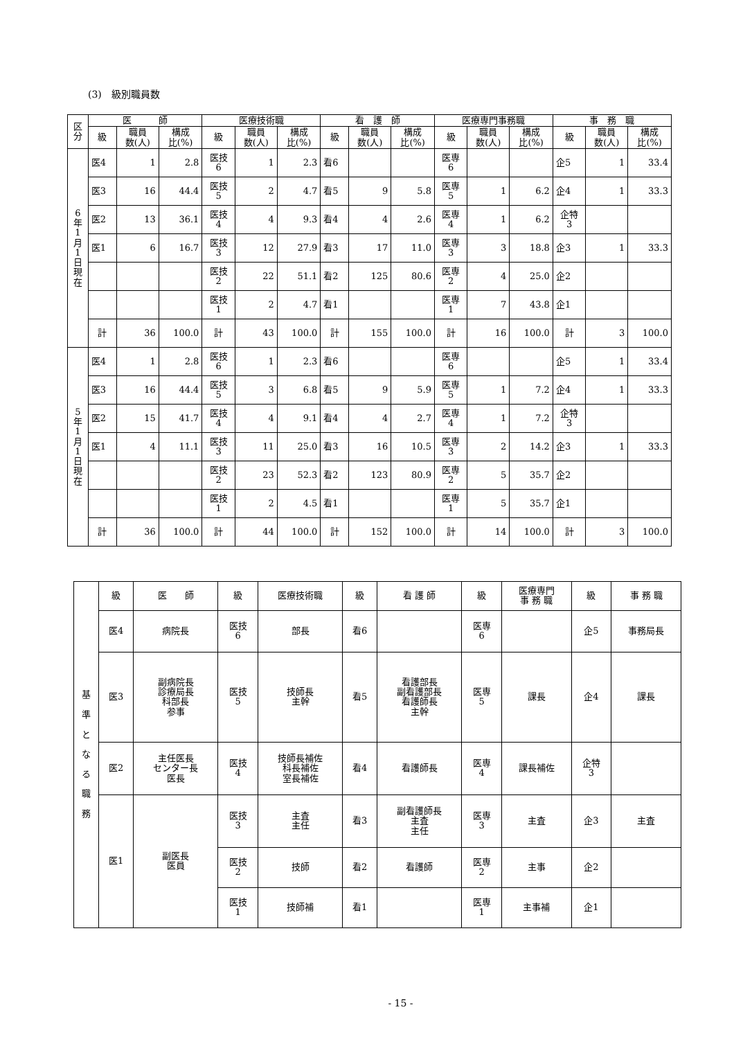(3)　級別職員数
| 区 分 | 医 師 | | | 医療技術職 | | | 看 護 師 | | | 医療専門事務職 | | | 事 務 職 | | |
| --- | --- | --- | --- | --- | --- | --- | --- | --- | --- | --- | --- | --- | --- | --- | --- |
| | 級 | 職員 数(人) | 構成 比(%) | 級 | 職員 数(人) | 構成 比(%) | 級 | 職員 数(人) | 構成 比(%) | 級 | 職員 数(人) | 構成 比(%) | 級 | 職員 数(人) | 構成 比(%) |
| 6 年 1 月 1 日 現 在 | 医4 | 1 | 2.8 | 医技 6 | 1 | 2.3 | 看6 | | | 医専 6 | | | 企5 | 1 | 33.4 |
| | 医3 | 16 | 44.4 | 医技 5 | 2 | 4.7 | 看5 | 9 | 5.8 | 医専 5 | 1 | 6.2 | 企4 | 1 | 33.3 |
| | 医2 | 13 | 36.1 | 医技 4 | 4 | 9.3 | 看4 | 4 | 2.6 | 医専 4 | 1 | 6.2 | 企特 3 | | |
| | 医1 | 6 | 16.7 | 医技 3 | 12 | 27.9 | 看3 | 17 | 11.0 | 医専 3 | 3 | 18.8 | 企3 | 1 | 33.3 |
| | | | | 医技 2 | 22 | 51.1 | 看2 | 125 | 80.6 | 医専 2 | 4 | 25.0 | 企2 | | |
| | | | | 医技 1 | 2 | 4.7 | 看1 | | | 医専 1 | 7 | 43.8 | 企1 | | |
| | 計 | 36 | 100.0 | 計 | 43 | 100.0 | 計 | 155 | 100.0 | 計 | 16 | 100.0 | 計 | 3 | 100.0 |
| 5 年 1 月 1 日 現 在 | 医4 | 1 | 2.8 | 医技 6 | 1 | 2.3 | 看6 | | | 医専 6 | | | 企5 | 1 | 33.4 |
| | 医3 | 16 | 44.4 | 医技 5 | 3 | 6.8 | 看5 | 9 | 5.9 | 医専 5 | 1 | 7.2 | 企4 | 1 | 33.3 |
| | 医2 | 15 | 41.7 | 医技 4 | 4 | 9.1 | 看4 | 4 | 2.7 | 医専 4 | 1 | 7.2 | 企特 3 | | |
| | 医1 | 4 | 11.1 | 医技 3 | 11 | 25.0 | 看3 | 16 | 10.5 | 医専 3 | 2 | 14.2 | 企3 | 1 | 33.3 |
| | | | | 医技 2 | 23 | 52.3 | 看2 | 123 | 80.9 | 医専 2 | 5 | 35.7 | 企2 | | |
| | | | | 医技 1 | 2 | 4.5 | 看1 | | | 医専 1 | 5 | 35.7 | 企1 | | |
| | 計 | 36 | 100.0 | 計 | 44 | 100.0 | 計 | 152 | 100.0 | 計 | 14 | 100.0 | 計 | 3 | 100.0 |
| 基 準 と な る 職 務 | 級 | 医 師 | 級 | 医療技術職 | 級 | 看 護 師 | 級 | 医療専門 事 務 職 | 級 | 事 務 職 |
| --- | --- | --- | --- | --- | --- | --- | --- | --- | --- | --- |
| | 医4 | 病院長 | 医技 6 | 部長 | 看6 | | 医専 6 | | 企5 | 事務局長 |
| | 医3 | 副病院長 診療局長 科部長 参事 | 医技 5 | 技師長 主幹 | 看5 | 看護部長 副看護部長 看護師長 主幹 | 医専 5 | 課長 | 企4 | 課長 |
| | 医2 | 主任医長 センター長 医長 | 医技 4 | 技師長補佐 科長補佐 室長補佐 | 看4 | 看護師長 | 医専 4 | 課長補佐 | 企特 3 | |
| | 医1 | 副医長 医員 | 医技 3 | 主査 主任 | 看3 | 副看護師長 主査 主任 | 医専 3 | 主査 | 企3 | 主査 |
| | | | 医技 2 | 技師 | 看2 | 看護師 | 医専 2 | 主事 | 企2 | |
| | | | 医技 1 | 技師補 | 看1 | | 医専 1 | 主事補 | 企1 | |
- 15 -